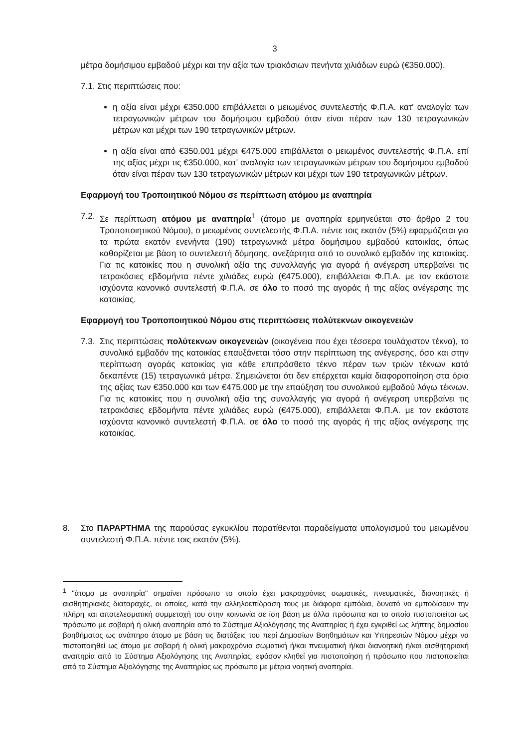3
μέτρα δομήσιμου εμβαδού μέχρι και την αξία των τριακόσιων πενήντα χιλιάδων ευρώ (€350.000).
7.1. Στις περιπτώσεις που:
η αξία είναι μέχρι €350.000 επιβάλλεται ο μειωμένος συντελεστής Φ.Π.Α. κατ' αναλογία των τετραγωνικών μέτρων του δομήσιμου εμβαδού όταν είναι πέραν των 130 τετραγωνικών μέτρων και μέχρι των 190 τετραγωνικών μέτρων.
η αξία είναι από €350.001 μέχρι €475.000 επιβάλλεται ο μειωμένος συντελεστής Φ.Π.Α. επί της αξίας μέχρι τις €350.000, κατ' αναλογία των τετραγωνικών μέτρων του δομήσιμου εμβαδού όταν είναι πέραν των 130 τετραγωνικών μέτρων και μέχρι των 190 τετραγωνικών μέτρων.
Εφαρμογή του Τροποιητικού Νόμου σε περίπτωση ατόμου με αναπηρία
7.2.
Σε περίπτωση ατόμου με αναπηρία<sup>1</sup> (άτομο με αναπηρία ερμηνεύεται στο άρθρο 2 του Τροποποιητικού Νόμου), ο μειωμένος συντελεστής Φ.Π.Α. πέντε τοις εκατόν (5%) εφαρμόζεται για τα πρώτα εκατόν ενενήντα (190) τετραγωνικά μέτρα δομήσιμου εμβαδού κατοικίας, όπως καθορίζεται με βάση το συντελεστή δόμησης, ανεξάρτητα από το συνολικό εμβαδόν της κατοικίας. Για τις κατοικίες που η συνολική αξία της συναλλαγής για αγορά ή ανέγερση υπερβαίνει τις τετρακόσιες εβδομήντα πέντε χιλιάδες ευρώ (€475.000), επιβάλλεται Φ.Π.Α. με τον εκάστοτε ισχύοντα κανονικό συντελεστή Φ.Π.Α. σε όλο το ποσό της αγοράς ή της αξίας ανέγερσης της κατοικίας.
Εφαρμογή του Τροποποιητικού Νόμου στις περιπτώσεις πολύτεκνων οικογενειών
7.3.
Στις περιπτώσεις πολύτεκνων οικογενειών (οικογένεια που έχει τέσσερα τουλάχιστον τέκνα), το συνολικό εμβαδόν της κατοικίας επαυξάνεται τόσο στην περίπτωση της ανέγερσης, όσο και στην περίπτωση αγοράς κατοικίας για κάθε επιπρόσθετο τέκνο πέραν των τριών τέκνων κατά δεκαπέντε (15) τετραγωνικά μέτρα. Σημειώνεται ότι δεν επέρχεται καμία διαφοροποίηση στα όρια της αξίας των €350.000 και των €475.000 με την επαύξηση του συνολικού εμβαδού λόγω τέκνων. Για τις κατοικίες που η συνολική αξία της συναλλαγής για αγορά ή ανέγερση υπερβαίνει τις τετρακόσιες εβδομήντα πέντε χιλιάδες ευρώ (€475.000), επιβάλλεται Φ.Π.Α. με τον εκάστοτε ισχύοντα κανονικό συντελεστή Φ.Π.Α. σε όλο το ποσό της αγοράς ή της αξίας ανέγερσης της κατοικίας.
8. Στο ΠΑΡΑΡΤΗΜΑ της παρούσας εγκυκλίου παρατίθενται παραδείγματα υπολογισμού του μειωμένου συντελεστή Φ.Π.Α. πέντε τοις εκατόν (5%).
<sup>1</sup> "άτομο με αναπηρία" σημαίνει πρόσωπο το οποίο έχει μακροχρόνιες σωματικές, πνευματικές, διανοητικές ή αισθητηριακές διαταραχές, οι οποίες, κατά την αλληλοεπίδραση τους με διάφορα εμπόδια, δυνατό να εμποδίσουν την πλήρη και αποτελεσματική συμμετοχή του στην κοινωνία σε ίση βάση με άλλα πρόσωπα και το οποίο πιστοποιείται ως πρόσωπο με σοβαρή ή ολική αναπηρία από το Σύστημα Αξιολόγησης της Αναπηρίας ή έχει εγκριθεί ως λήπτης δημοσίου βοηθήματος ως ανάπηρο άτομο με βάση τις διατάξεις του περί Δημοσίων Βοηθημάτων και Υπηρεσιών Νόμου μέχρι να πιστοποιηθεί ως άτομο με σοβαρή ή ολική μακροχρόνια σωματική ή/και πνευματική ή/και διανοητική ή/και αισθητηριακή αναπηρία από το Σύστημα Αξιολόγησης της Αναπηρίας, εφόσον κληθεί για πιστοποίηση ή πρόσωπο που πιστοποιείται από το Σύστημα Αξιολόγησης της Αναπηρίας ως πρόσωπο με μέτρια νοητική αναπηρία.